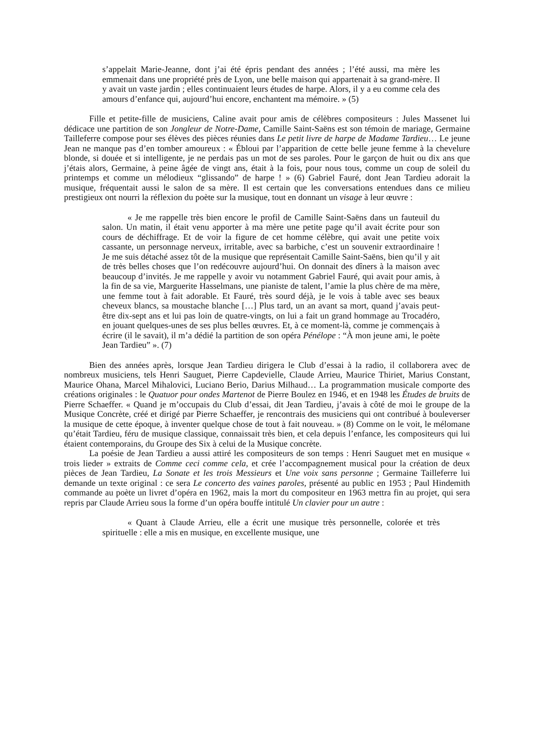s’appelait Marie-Jeanne, dont j’ai été épris pendant des années ; l’été aussi, ma mère les emmenait dans une propriété près de Lyon, une belle maison qui appartenait à sa grand-mère. Il y avait un vaste jardin ; elles continuaient leurs études de harpe. Alors, il y a eu comme cela des amours d’enfance qui, aujourd’hui encore, enchantent ma mémoire. » (5)
Fille et petite-fille de musiciens, Caline avait pour amis de célèbres compositeurs : Jules Massenet lui dédicace une partition de son Jongleur de Notre-Dame, Camille Saint-Saëns est son témoin de mariage, Germaine Tailleferre compose pour ses élèves des pièces réunies dans Le petit livre de harpe de Madame Tardieu… Le jeune Jean ne manque pas d’en tomber amoureux : « Ébloui par l’apparition de cette belle jeune femme à la chevelure blonde, si douée et si intelligente, je ne perdais pas un mot de ses paroles. Pour le garçon de huit ou dix ans que j’étais alors, Germaine, à peine âgée de vingt ans, était à la fois, pour nous tous, comme un coup de soleil du printemps et comme un mélodieux “glissando” de harpe ! » (6) Gabriel Fauré, dont Jean Tardieu adorait la musique, fréquentait aussi le salon de sa mère. Il est certain que les conversations entendues dans ce milieu prestigieux ont nourri la réflexion du poète sur la musique, tout en donnant un visage à leur œuvre :
« Je me rappelle très bien encore le profil de Camille Saint-Saëns dans un fauteuil du salon. Un matin, il était venu apporter à ma mère une petite page qu’il avait écrite pour son cours de déchiffrage. Et de voir la figure de cet homme célèbre, qui avait une petite voix cassante, un personnage nerveux, irritable, avec sa barbiche, c’est un souvenir extraordinaire ! Je me suis détaché assez tôt de la musique que représentait Camille Saint-Saëns, bien qu’il y ait de très belles choses que l’on redécouvre aujourd’hui. On donnait des dîners à la maison avec beaucoup d’invités. Je me rappelle y avoir vu notamment Gabriel Fauré, qui avait pour amis, à la fin de sa vie, Marguerite Hasselmans, une pianiste de talent, l’amie la plus chère de ma mère, une femme tout à fait adorable. Et Fauré, très sourd déjà, je le vois à table avec ses beaux cheveux blancs, sa moustache blanche […] Plus tard, un an avant sa mort, quand j’avais peut-être dix-sept ans et lui pas loin de quatre-vingts, on lui a fait un grand hommage au Trocadéro, en jouant quelques-unes de ses plus belles œuvres. Et, à ce moment-là, comme je commençais à écrire (il le savait), il m’a dédié la partition de son opéra Pénélope : “À mon jeune ami, le poète Jean Tardieu” ». (7)
Bien des années après, lorsque Jean Tardieu dirigera le Club d’essai à la radio, il collaborera avec de nombreux musiciens, tels Henri Sauguet, Pierre Capdevielle, Claude Arrieu, Maurice Thiriet, Marius Constant, Maurice Ohana, Marcel Mihalovici, Luciano Berio, Darius Milhaud… La programmation musicale comporte des créations originales : le Quatuor pour ondes Martenot de Pierre Boulez en 1946, et en 1948 les Études de bruits de Pierre Schaeffer. « Quand je m’occupais du Club d’essai, dit Jean Tardieu, j’avais à côté de moi le groupe de la Musique Concrète, créé et dirigé par Pierre Schaeffer, je rencontrais des musiciens qui ont contribué à bouleverser la musique de cette époque, à inventer quelque chose de tout à fait nouveau. » (8) Comme on le voit, le mélomane qu’était Tardieu, féru de musique classique, connaissait très bien, et cela depuis l’enfance, les compositeurs qui lui étaient contemporains, du Groupe des Six à celui de la Musique concrète.
La poésie de Jean Tardieu a aussi attiré les compositeurs de son temps : Henri Sauguet met en musique « trois lieder » extraits de Comme ceci comme cela, et crée l’accompagnement musical pour la création de deux pièces de Jean Tardieu, La Sonate et les trois Messieurs et Une voix sans personne ; Germaine Tailleferre lui demande un texte original : ce sera Le concerto des vaines paroles, présenté au public en 1953 ; Paul Hindemith commande au poète un livret d’opéra en 1962, mais la mort du compositeur en 1963 mettra fin au projet, qui sera repris par Claude Arrieu sous la forme d’un opéra bouffe intitulé Un clavier pour un autre :
« Quant à Claude Arrieu, elle a écrit une musique très personnelle, colorée et très spirituelle : elle a mis en musique, en excellente musique, une